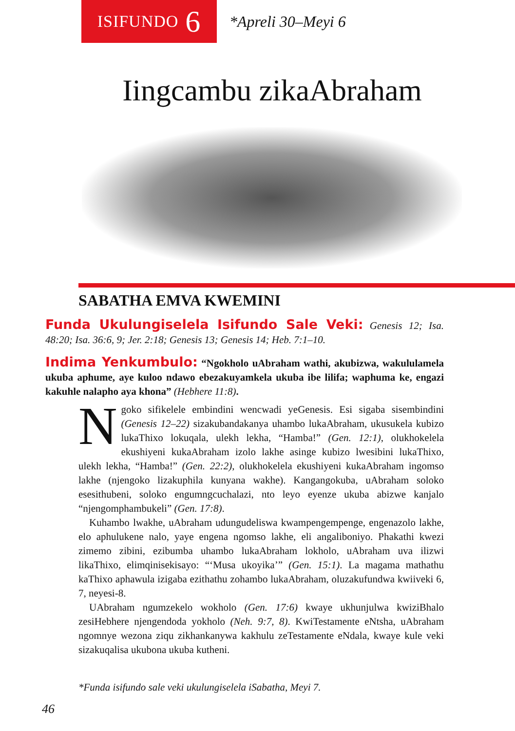ISIFUNDO 6
*Apreli 30–Meyi 6
Iingcambu zikaAbraham
SABATHA EMVA KWEMINI
Funda Ukulungiselela Isifundo Sale Veki: Genesis 12; Isa. 48:20; Isa. 36:6, 9; Jer. 2:18; Genesis 13; Genesis 14; Heb. 7:1–10.
Indima Yenkumbulo: “Ngokholo uAbraham wathi, akubizwa, wakululamela ukuba aphume, aye kuloo ndawo ebezakuyamkela ukuba ibe lilifa; waphuma ke, engazi kakuhle nalapho aya khona” (Hebhere 11:8).
Ngoko sifikelele embindini wencwadi yeGenesis. Esi sigaba sisembindini (Genesis 12–22) sizakubandakanya uhambo lukaAbraham, ukusukela kubizo lukaThixo lokuqala, ulekh lekha, “Hamba!” (Gen. 12:1), olukhokelela ekushiyeni kukaAbraham izolo lakhe asinge kubizo lwesibini lukaThixo, ulekh lekha, “Hamba!” (Gen. 22:2), olukhokelela ekushiyeni kukaAbraham ingomso lakhe (njengoko lizakuphila kunyana wakhe). Kangangokuba, uAbraham soloko esesithubeni, soloko engumngcuchalazi, nto leyo eyenze ukuba abizwe kanjalo “njengomphambukeli” (Gen. 17:8).
Kuhambo lwakhe, uAbraham udungudeliswa kwampengempenge, engenazolo lakhe, elo aphulukene nalo, yaye engena ngomso lakhe, eli angaliboniyo. Phakathi kwezi zimemo zibini, ezibumba uhambo lukaAbraham lokholo, uAbraham uva ilizwi likaThixo, elimqinisekisayo: “‘Musa ukoyika’” (Gen. 15:1). La magama mathathu kaThixo aphawula izigaba ezithathu zohambo lukaAbraham, oluzakufundwa kwiiveki 6, 7, neyesi-8.
UAbraham ngumzekelo wokholo (Gen. 17:6) kwaye ukhunjulwa kwiziBhalo zesiHebhere njengendoda yokholo (Neh. 9:7, 8). KwiTestamente eNtsha, uAbraham ngomnye wezona ziqu zikhankanywa kakhulu zeTestamente eNdala, kwaye kule veki sizakuqalisa ukubona ukuba kutheni.
*Funda isifundo sale veki ukulungiselela iSabatha, Meyi 7.
46